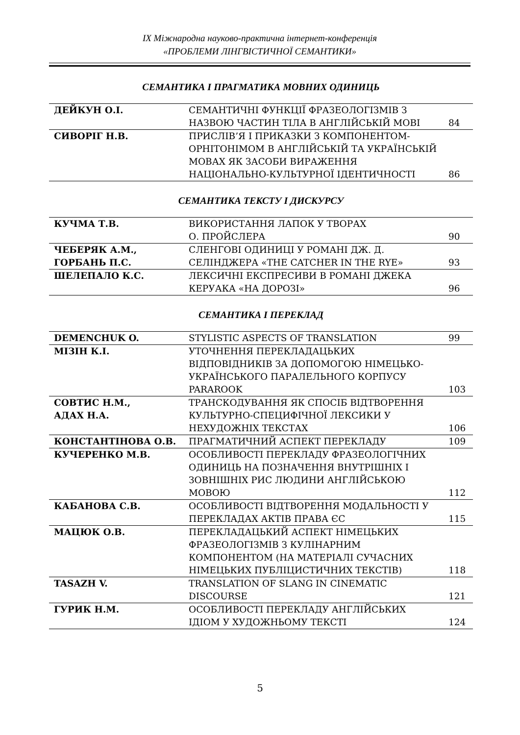IX Міжнародна науково-практична інтернет-конференція
«ПРОБЛЕМИ ЛІНГВІСТИЧНОЇ СЕМАНТИКИ»
СЕМАНТИКА І ПРАГМАТИКА МОВНИХ ОДИНИЦЬ
| ДЕЙКУН О.І. | СЕМАНТИЧНІ ФУНКЦІЇ ФРАЗЕОЛОГІЗМІВ З НАЗВОЮ ЧАСТИН ТІЛА В АНГЛІЙСЬКІЙ МОВІ | 84 |
| СИВОРІГ Н.В. | ПРИСЛІВ’Я І ПРИКАЗКИ З КОМПОНЕНТОМ-ОРНІТОНІМОМ В АНГЛІЙСЬКІЙ ТА УКРАЇНСЬКІЙ МОВАХ ЯК ЗАСОБИ ВИРАЖЕННЯ НАЦІОНАЛЬНО-КУЛЬТУРНОЇ ІДЕНТИЧНОСТІ | 86 |
СЕМАНТИКА ТЕКСТУ І ДИСКУРСУ
| КУЧМА Т.В. | ВИКОРИСТАННЯ ЛАПОК У ТВОРАХ О. ПРОЙСЛЕРА | 90 |
| ЧЕБЕРЯК А.М., ГОРБАНЬ П.С. | СЛЕНГОВІ ОДИНИЦІ У РОМАНІ ДЖ. Д. СЕЛІНДЖЕРА «THE CATCHER IN THE RYE» | 93 |
| ШЕЛЕПАЛО К.С. | ЛЕКСИЧНІ ЕКСПРЕСИВИ В РОМАНІ ДЖЕКА КЕРУАКА «НА ДОРОЗІ» | 96 |
СЕМАНТИКА І ПЕРЕКЛАД
| DEMENCHUK O. | STYLISTIC ASPECTS OF TRANSLATION | 99 |
| МІЗІН К.І. | УТОЧНЕННЯ ПЕРЕКЛАДАЦЬКИХ ВІДПОВІДНИКІВ ЗА ДОПОМОГОЮ НІМЕЦЬКО-УКРАЇНСЬКОГО ПАРАЛЕЛЬНОГО КОРПУСУ PARAROOK | 103 |
| СОВТИС Н.М., АДАХ Н.А. | ТРАНСКОДУВАННЯ ЯК СПОСІБ ВІДТВОРЕННЯ КУЛЬТУРНО-СПЕЦИФІЧНОЇ ЛЕКСИКИ У НЕХУДОЖНІХ ТЕКСТАХ | 106 |
| КОНСТАНТІНОВА О.В. | ПРАГМАТИЧНИЙ АСПЕКТ ПЕРЕКЛАДУ | 109 |
| КУЧЕРЕНКО М.В. | ОСОБЛИВОСТІ ПЕРЕКЛАДУ ФРАЗЕОЛОГІЧНИХ ОДИНИЦЬ НА ПОЗНАЧЕННЯ ВНУТРІШНІХ І ЗОВНІШНІХ РИС ЛЮДИНИ АНГЛІЙСЬКОЮ МОВОЮ | 112 |
| КАБАНОВА С.В. | ОСОБЛИВОСТІ ВІДТВОРЕННЯ МОДАЛЬНОСТІ У ПЕРЕКЛАДАХ АКТІВ ПРАВА ЄС | 115 |
| МАЦЮК О.В. | ПЕРЕКЛАДАЦЬКИЙ АСПЕКТ НІМЕЦЬКИХ ФРАЗЕОЛОГІЗМІВ З КУЛІНАРНИМ КОМПОНЕНТОМ (НА МАТЕРІАЛІ СУЧАСНИХ НІМЕЦЬКИХ ПУБЛІЦИСТИЧНИХ ТЕКСТІВ) | 118 |
| TASAZH V. | TRANSLATION OF SLANG IN CINEMATIC DISCOURSE | 121 |
| ГУРИК Н.М. | ОСОБЛИВОСТІ ПЕРЕКЛАДУ АНГЛІЙСЬКИХ ІДІОМ У ХУДОЖНЬОМУ ТЕКСТІ | 124 |
5